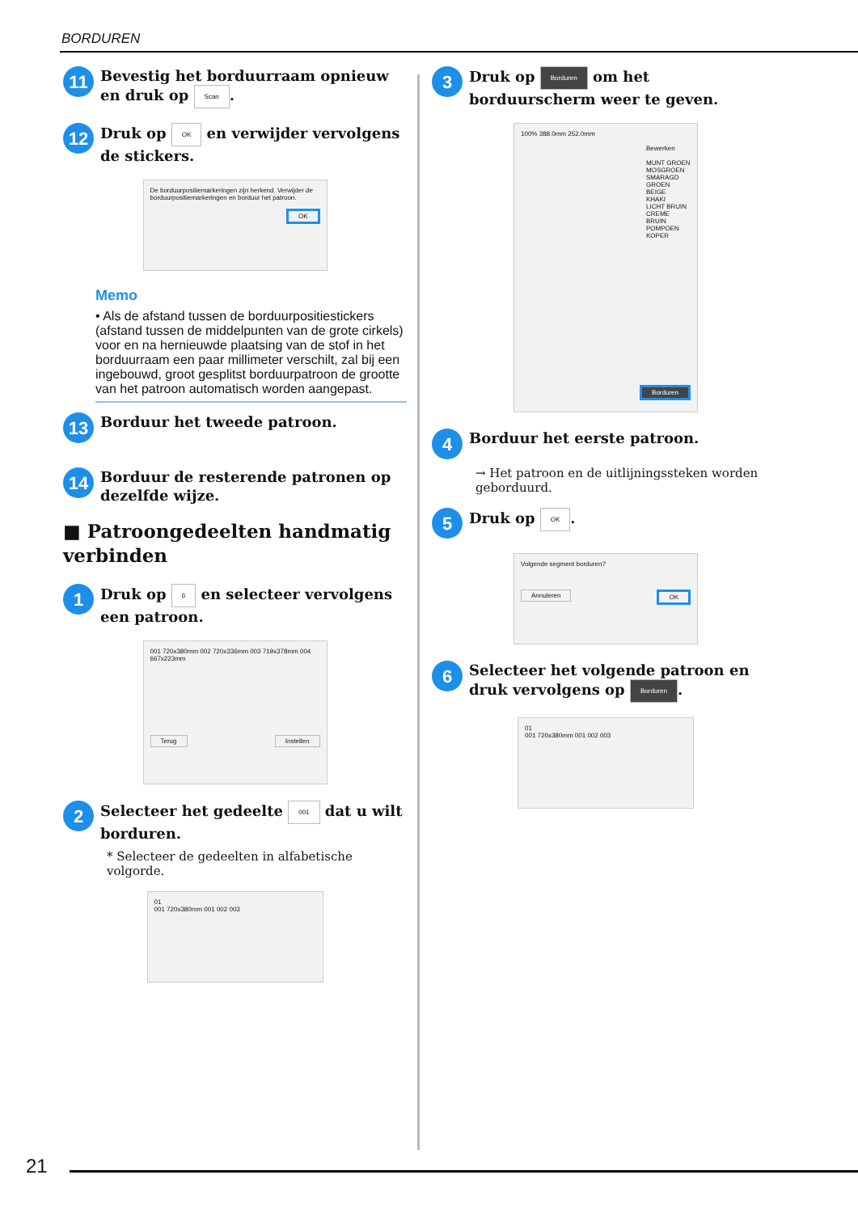BORDUREN
11
Bevestig het borduurraam opnieuw en druk op Scan.
12
Druk op OK en verwijder vervolgens de stickers.
De borduurpositiemarkeringen zijn herkend. Verwijder de borduurpositiemarkeringen en borduur het patroon.
OK
Memo
• Als de afstand tussen de borduurpositiestickers (afstand tussen de middelpunten van de grote cirkels) voor en na hernieuwde plaatsing van de stof in het borduurraam een paar millimeter verschilt, zal bij een ingebouwd, groot gesplitst borduurpatroon de grootte van het patroon automatisch worden aangepast.
13
Borduur het tweede patroon.
14
Borduur de resterende patronen op dezelfde wijze.
■ Patroongedeelten handmatig verbinden
1
Druk op 6 en selecteer vervolgens een patroon.
001 720x380mm 002 720x336mm 003 719x378mm 004 667x223mm
Terug Instellen
2
Selecteer het gedeelte 001 dat u wilt borduren.
* Selecteer de gedeelten in alfabetische volgorde.
01
001 720x380mm 001 002 003
3
Druk op Borduren om het borduurscherm weer te geven.
100% 388.0mm 252.0mm
Bewerken
MUNT GROEN
MOSGROEN
SMARAGD GROEN
BEIGE
KHAKI
LICHT BRUIN
CREME BRUIN
POMPOEN
KOPER
Borduren
4
Borduur het eerste patroon.
→ Het patroon en de uitlijningssteken worden geborduurd.
5
Druk op OK.
Volgende segment borduren?
Annuleren OK
6
Selecteer het volgende patroon en druk vervolgens op Borduren.
01
001 720x380mm 001 002 003
21